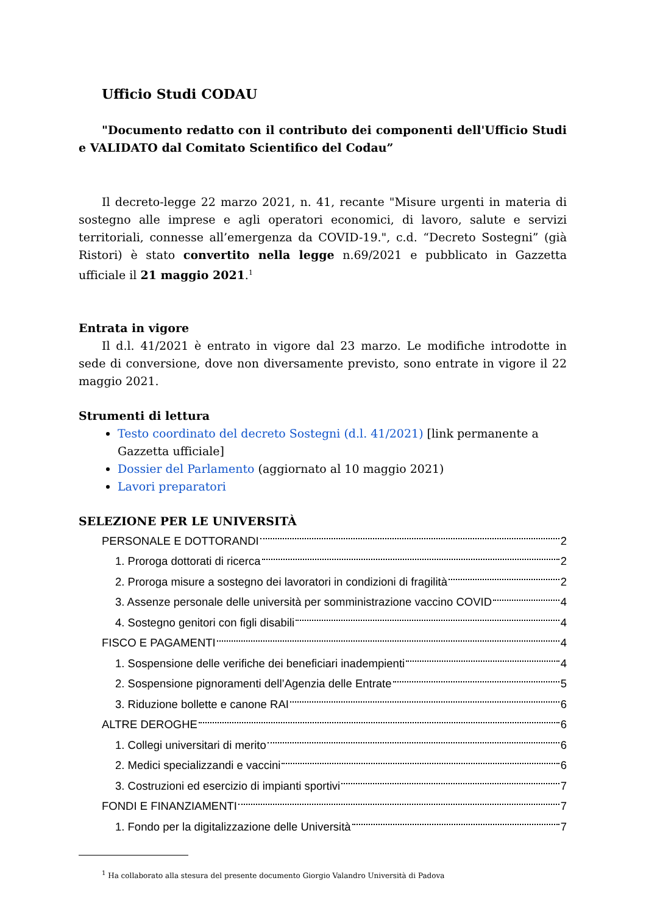Ufficio Studi CODAU
"Documento redatto con il contributo dei componenti dell'Ufficio Studi e VALIDATO dal Comitato Scientifico del Codau”
Il decreto-legge 22 marzo 2021, n. 41, recante "Misure urgenti in materia di sostegno alle imprese e agli operatori economici, di lavoro, salute e servizi territoriali, connesse all’emergenza da COVID-19.", c.d. “Decreto Sostegni” (già Ristori) è stato convertito nella legge n.69/2021 e pubblicato in Gazzetta ufficiale il 21 maggio 2021.<sup>1</sup>
Entrata in vigore
Il d.l. 41/2021 è entrato in vigore dal 23 marzo. Le modifiche introdotte in sede di conversione, dove non diversamente previsto, sono entrate in vigore il 22 maggio 2021.
Strumenti di lettura
Testo coordinato del decreto Sostegni (d.l. 41/2021) [link permanente a Gazzetta ufficiale]
Dossier del Parlamento (aggiornato al 10 maggio 2021)
Lavori preparatori
SELEZIONE PER LE UNIVERSITÀ
PERSONALE E DOTTORANDI 2
1. Proroga dottorati di ricerca 2
2. Proroga misure a sostegno dei lavoratori in condizioni di fragilità 2
3. Assenze personale delle università per somministrazione vaccino COVID 4
4. Sostegno genitori con figli disabili 4
FISCO E PAGAMENTI 4
1. Sospensione delle verifiche dei beneficiari inadempienti 4
2. Sospensione pignoramenti dell’Agenzia delle Entrate 5
3. Riduzione bollette e canone RAI 6
ALTRE DEROGHE 6
1. Collegi universitari di merito 6
2. Medici specializzandi e vaccini 6
3. Costruzioni ed esercizio di impianti sportivi 7
FONDI E FINANZIAMENTI 7
1. Fondo per la digitalizzazione delle Università 7
<sup>1</sup> Ha collaborato alla stesura del presente documento Giorgio Valandro Università di Padova